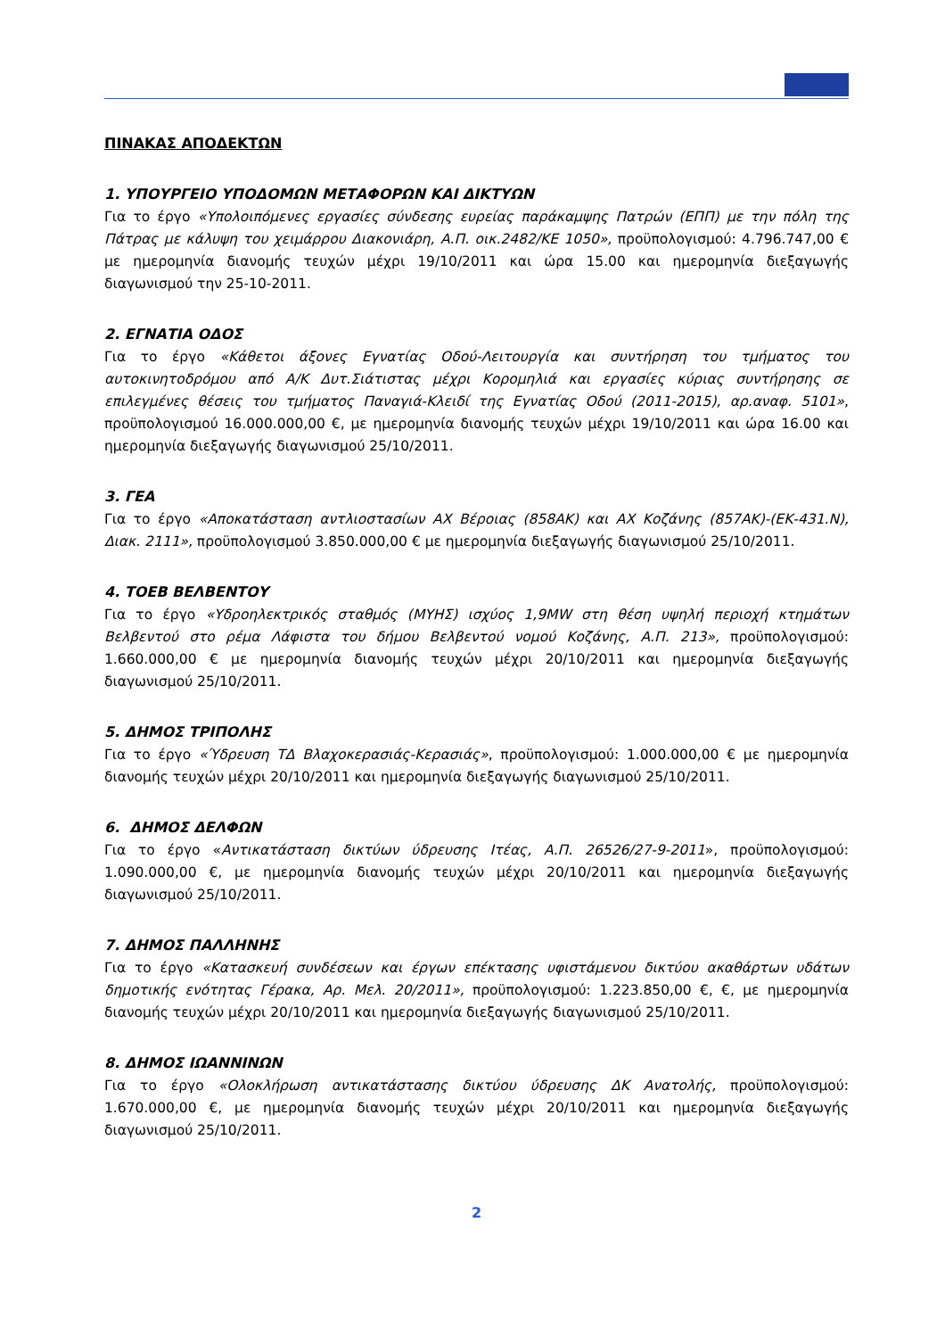ΠΙΝΑΚΑΣ ΑΠΟΔΕΚΤΩΝ
1. ΥΠΟΥΡΓΕΙΟ ΥΠΟΔΟΜΩΝ ΜΕΤΑΦΟΡΩΝ ΚΑΙ ΔΙΚΤΥΩΝ
Για το έργο «Υπολοιπόμενες εργασίες σύνδεσης ευρείας παράκαμψης Πατρών (ΕΠΠ) με την πόλη της Πάτρας με κάλυψη του χειμάρρου Διακονιάρη, Α.Π. οικ.2482/ΚΕ 1050», προϋπολογισμού: 4.796.747,00 € με ημερομηνία διανομής τευχών μέχρι 19/10/2011 και ώρα 15.00 και ημερομηνία διεξαγωγής διαγωνισμού την 25-10-2011.
2. ΕΓΝΑΤΙΑ ΟΔΟΣ
Για το έργο «Κάθετοι άξονες Εγνατίας Οδού-Λειτουργία και συντήρηση του τμήματος του αυτοκινητοδρόμου από Α/Κ Δυτ.Σιάτιστας μέχρι Κορομηλιά και εργασίες κύριας συντήρησης σε επιλεγμένες θέσεις του τμήματος Παναγιά-Κλειδί της Εγνατίας Οδού (2011-2015), αρ.αναφ. 5101», προϋπολογισμού 16.000.000,00 €, με ημερομηνία διανομής τευχών μέχρι 19/10/2011 και ώρα 16.00 και ημερομηνία διεξαγωγής διαγωνισμού 25/10/2011.
3. ΓΕΑ
Για το έργο «Αποκατάσταση αντλιοστασίων ΑΧ Βέροιας (858ΑΚ) και ΑΧ Κοζάνης (857ΑΚ)-(ΕΚ-431.Ν), Διακ. 2111», προϋπολογισμού 3.850.000,00 € με ημερομηνία διεξαγωγής διαγωνισμού 25/10/2011.
4. ΤΟΕΒ ΒΕΛΒΕΝΤΟΥ
Για το έργο «Υδροηλεκτρικός σταθμός (ΜΥΗΣ) ισχύος 1,9MW στη θέση υψηλή περιοχή κτημάτων Βελβεντού στο ρέμα Λάφιστα του δήμου Βελβεντού νομού Κοζάνης, Α.Π. 213», προϋπολογισμού: 1.660.000,00 € με ημερομηνία διανομής τευχών μέχρι 20/10/2011 και ημερομηνία διεξαγωγής διαγωνισμού 25/10/2011.
5. ΔΗΜΟΣ ΤΡΙΠΟΛΗΣ
Για το έργο «Ύδρευση ΤΔ Βλαχοκερασιάς-Κερασιάς», προϋπολογισμού: 1.000.000,00 € με ημερομηνία διανομής τευχών μέχρι 20/10/2011 και ημερομηνία διεξαγωγής διαγωνισμού 25/10/2011.
6. ΔΗΜΟΣ ΔΕΛΦΩΝ
Για το έργο «Αντικατάσταση δικτύων ύδρευσης Ιτέας, Α.Π. 26526/27-9-2011», προϋπολογισμού: 1.090.000,00 €, με ημερομηνία διανομής τευχών μέχρι 20/10/2011 και ημερομηνία διεξαγωγής διαγωνισμού 25/10/2011.
7. ΔΗΜΟΣ ΠΑΛΛΗΝΗΣ
Για το έργο «Κατασκευή συνδέσεων και έργων επέκτασης υφιστάμενου δικτύου ακαθάρτων υδάτων δημοτικής ενότητας Γέρακα, Αρ. Μελ. 20/2011», προϋπολογισμού: 1.223.850,00 €, €, με ημερομηνία διανομής τευχών μέχρι 20/10/2011 και ημερομηνία διεξαγωγής διαγωνισμού 25/10/2011.
8. ΔΗΜΟΣ ΙΩΑΝΝΙΝΩΝ
Για το έργο «Ολοκλήρωση αντικατάστασης δικτύου ύδρευσης ΔΚ Ανατολής, προϋπολογισμού: 1.670.000,00 €, με ημερομηνία διανομής τευχών μέχρι 20/10/2011 και ημερομηνία διεξαγωγής διαγωνισμού 25/10/2011.
2